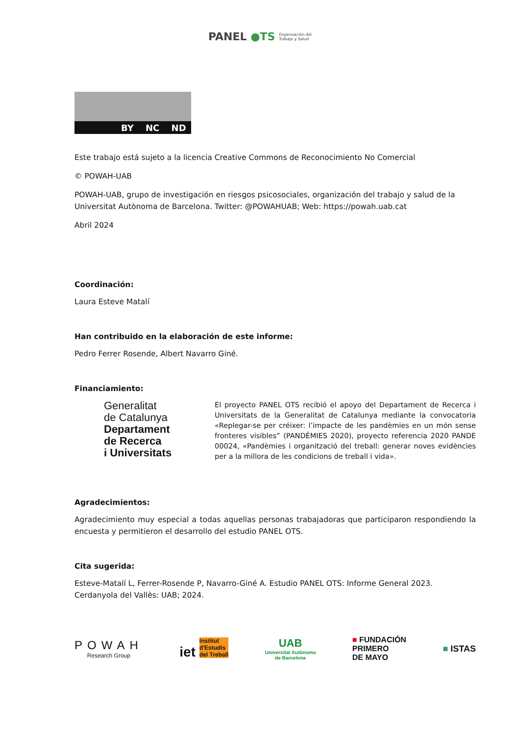PANEL ●TS Organización del
Trabajo y Salud
BY NC ND
Este trabajo está sujeto a la licencia Creative Commons de Reconocimiento No Comercial
© POWAH-UAB
POWAH-UAB, grupo de investigación en riesgos psicosociales, organización del trabajo y salud de la Universitat Autònoma de Barcelona. Twitter: @POWAHUAB; Web: https://powah.uab.cat
Abril 2024
Coordinación:
Laura Esteve Matalí
Han contribuido en la elaboración de este informe:
Pedro Ferrer Rosende, Albert Navarro Giné.
Financiamiento:
Generalitat
de Catalunya
Departament
de Recerca
i Universitats
El proyecto PANEL OTS recibió el apoyo del Departament de Recerca i Universitats de la Generalitat de Catalunya mediante la convocatoria «Replegar-se per créixer: l’impacte de les pandèmies en un món sense fronteres visibles” (PANDÈMIES 2020), proyecto referencia 2020 PANDE 00024, «Pandèmies i organització del treball: generar noves evidències per a la millora de les condicions de treball i vida».
Agradecimientos:
Agradecimiento muy especial a todas aquellas personas trabajadoras que participaron respondiendo la encuesta y permitieron el desarrollo del estudio PANEL OTS.
Cita sugerida:
Esteve-Matalí L, Ferrer-Rosende P, Navarro-Giné A. Estudio PANEL OTS: Informe General 2023. Cerdanyola del Vallès: UAB; 2024.
POWAH
Research Group
iet Institut
d'Estudis
del Treball
UAB
Universitat Autònoma
de Barcelona
■ FUNDACIÓN
PRIMERO
DE MAYO
■ ISTAS